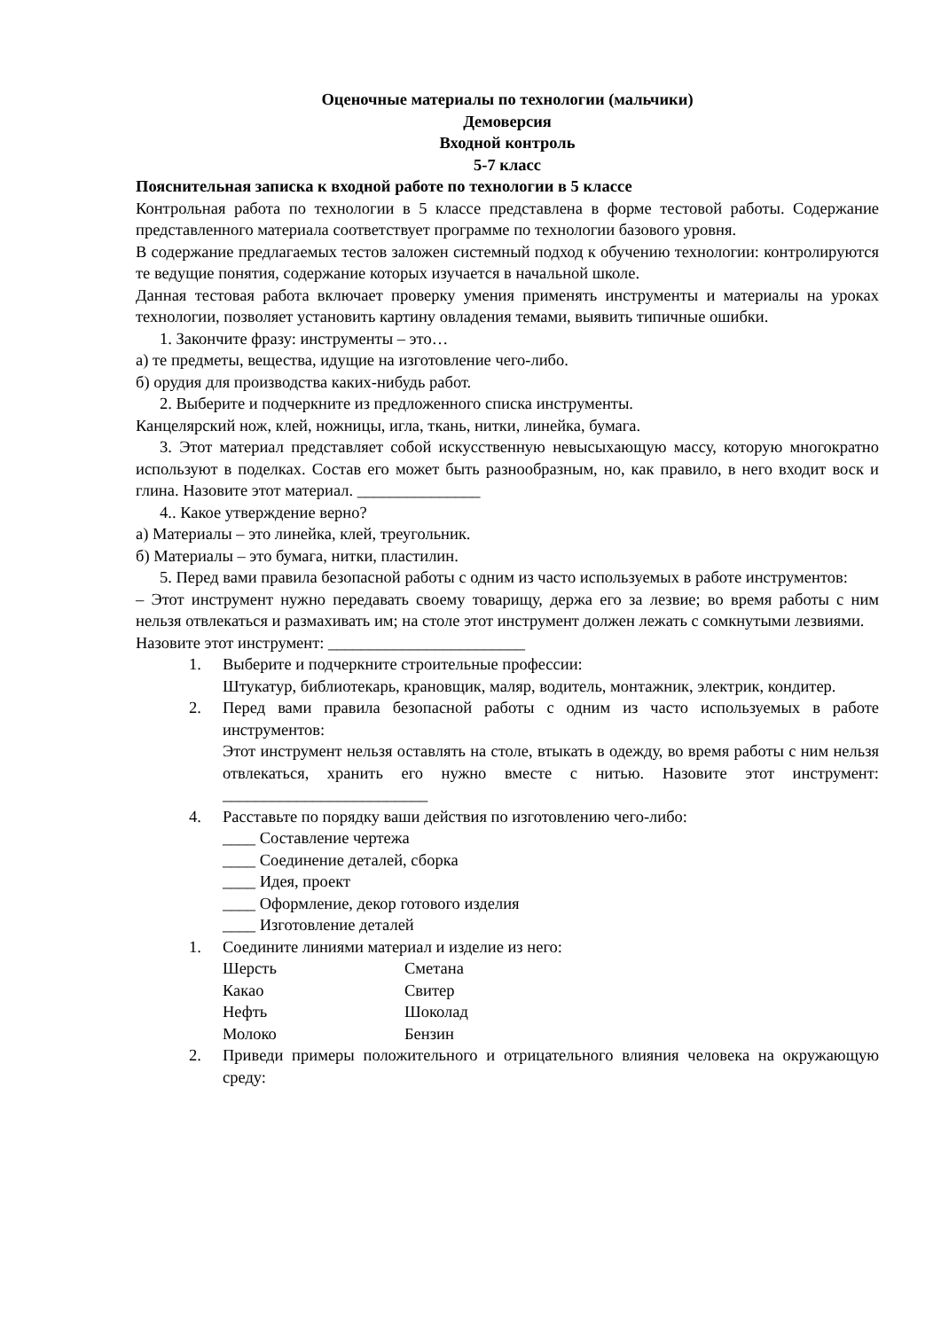Оценочные материалы по технологии (мальчики)
Демоверсия
Входной контроль
5-7 класс
Пояснительная записка к входной работе по технологии в 5 классе
Контрольная работа по технологии в 5 классе представлена в форме тестовой работы. Содержание представленного материала соответствует программе по технологии базового уровня.
В содержание предлагаемых тестов заложен системный подход к обучению технологии: контролируются те ведущие понятия, содержание которых изучается в начальной школе.
Данная тестовая работа включает проверку умения применять инструменты и материалы на уроках технологии, позволяет установить картину овладения темами, выявить типичные ошибки.
1. Закончите фразу: инструменты – это…
а) те предметы, вещества, идущие на изготовление чего-либо.
б) орудия для производства каких-нибудь работ.
2. Выберите и подчеркните из предложенного списка инструменты.
Канцелярский нож, клей, ножницы, игла, ткань, нитки, линейка, бумага.
3. Этот материал представляет собой искусственную невысыхающую массу, которую многократно используют в поделках. Состав его может быть разнообразным, но, как правило, в него входит воск и глина. Назовите этот материал. _______________
4.. Какое утверждение верно?
а) Материалы – это линейка, клей, треугольник.
б) Материалы – это бумага, нитки, пластилин.
5. Перед вами правила безопасной работы с одним из часто используемых в работе инструментов:
– Этот инструмент нужно передавать своему товарищу, держа его за лезвие; во время работы с ним нельзя отвлекаться и размахивать им; на столе этот инструмент должен лежать с сомкнутыми лезвиями.
Назовите этот инструмент: ________________________
1. Выберите и подчеркните строительные профессии:
Штукатур, библиотекарь, крановщик, маляр, водитель, монтажник, электрик, кондитер.
2. Перед вами правила безопасной работы с одним из часто используемых в работе инструментов:
Этот инструмент нельзя оставлять на столе, втыкать в одежду, во время работы с ним нельзя отвлекаться, хранить его нужно вместе с нитью. Назовите этот инструмент: _________________________
4. Расставьте по порядку ваши действия по изготовлению чего-либо:
____ Составление чертежа
____ Соединение деталей, сборка
____ Идея, проект
____ Оформление, декор готового изделия
____ Изготовление деталей
1. Соедините линиями материал и изделие из него:
Шерсть Сметана
Какао Свитер
Нефть Шоколад
Молоко Бензин
2. Приведи примеры положительного и отрицательного влияния человека на окружающую среду: